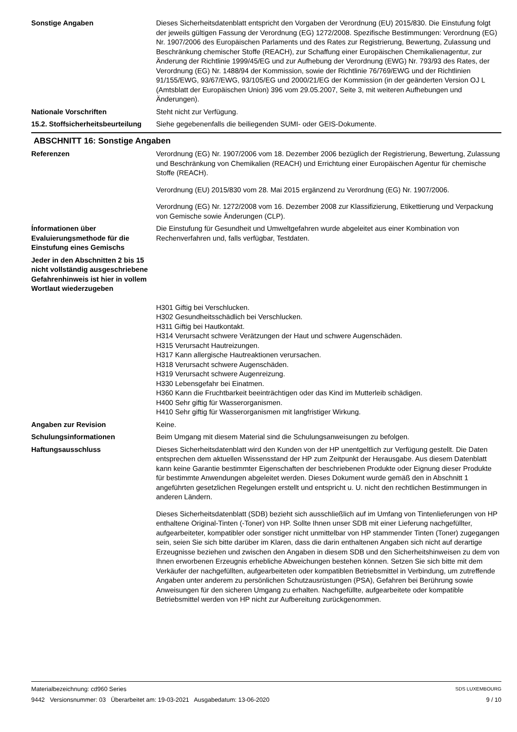Sonstige Angaben Dieses Sicherheitsdatenblatt entspricht den Vorgaben der Verordnung (EU) 2015/830. Die Einstufung folgt der jeweils gültigen Fassung der Verordnung (EG) 1272/2008. Spezifische Bestimmungen: Verordnung (EG) Nr. 1907/2006 des Europäischen Parlaments und des Rates zur Registrierung, Bewertung, Zulassung und Beschränkung chemischer Stoffe (REACH), zur Schaffung einer Europäischen Chemikalienagentur, zur Änderung der Richtlinie 1999/45/EG und zur Aufhebung der Verordnung (EWG) Nr. 793/93 des Rates, der Verordnung (EG) Nr. 1488/94 der Kommission, sowie der Richtlinie 76/769/EWG und der Richtlinien 91/155/EWG, 93/67/EWG, 93/105/EG und 2000/21/EG der Kommission (in der geänderten Version OJ L (Amtsblatt der Europäischen Union) 396 vom 29.05.2007, Seite 3, mit weiteren Aufhebungen und Änderungen).
Nationale Vorschriften Steht nicht zur Verfügung.
15.2. Stoffsicherheitsbeurteilung
Siehe gegebenenfalls die beiliegenden SUMI- oder GEIS-Dokumente.
ABSCHNITT 16: Sonstige Angaben
Referenzen Verordnung (EG) Nr. 1907/2006 vom 18. Dezember 2006 bezüglich der Registrierung, Bewertung, Zulassung und Beschränkung von Chemikalien (REACH) und Errichtung einer Europäischen Agentur für chemische Stoffe (REACH).
Verordnung (EU) 2015/830 vom 28. Mai 2015 ergänzend zu Verordnung (EG) Nr. 1907/2006.
Verordnung (EG) Nr. 1272/2008 vom 16. Dezember 2008 zur Klassifizierung, Etikettierung und Verpackung von Gemische sowie Änderungen (CLP).
Ínformationen über Evaluierungsmethode für die Einstufung eines Gemischs
Die Einstufung für Gesundheit und Umweltgefahren wurde abgeleitet aus einer Kombination von Rechenverfahren und, falls verfügbar, Testdaten.
Jeder in den Abschnitten 2 bis 15 nicht vollständig ausgeschriebene Gefahrenhinweis ist hier in vollem Wortlaut wiederzugeben
H301 Giftig bei Verschlucken.
H302 Gesundheitsschädlich bei Verschlucken.
H311 Giftig bei Hautkontakt.
H314 Verursacht schwere Verätzungen der Haut und schwere Augenschäden.
H315 Verursacht Hautreizungen.
H317 Kann allergische Hautreaktionen verursachen.
H318 Verursacht schwere Augenschäden.
H319 Verursacht schwere Augenreizung.
H330 Lebensgefahr bei Einatmen.
H360 Kann die Fruchtbarkeit beeinträchtigen oder das Kind im Mutterleib schädigen.
H400 Sehr giftig für Wasserorganismen.
H410 Sehr giftig für Wasserorganismen mit langfristiger Wirkung.
Angaben zur Revision Keine.
Schulungsinformationen Beim Umgang mit diesem Material sind die Schulungsanweisungen zu befolgen.
Haftungsausschluss Dieses Sicherheitsdatenblatt wird den Kunden von der HP unentgeltlich zur Verfügung gestellt. Die Daten entsprechen dem aktuellen Wissensstand der HP zum Zeitpunkt der Herausgabe. Aus diesem Datenblatt kann keine Garantie bestimmter Eigenschaften der beschriebenen Produkte oder Eignung dieser Produkte für bestimmte Anwendungen abgeleitet werden. Dieses Dokument wurde gemäß den in Abschnitt 1 angeführten gesetzlichen Regelungen erstellt und entspricht u. U. nicht den rechtlichen Bestimmungen in anderen Ländern.
Dieses Sicherheitsdatenblatt (SDB) bezieht sich ausschließlich auf im Umfang von Tintenlieferungen von HP enthaltene Original-Tinten (-Toner) von HP. Sollte Ihnen unser SDB mit einer Lieferung nachgefüllter, aufgearbeiteter, kompatibler oder sonstiger nicht unmittelbar von HP stammender Tinten (Toner) zugegangen sein, seien Sie sich bitte darüber im Klaren, dass die darin enthaltenen Angaben sich nicht auf derartige Erzeugnisse beziehen und zwischen den Angaben in diesem SDB und den Sicherheitshinweisen zu dem von Ihnen erworbenen Erzeugnis erhebliche Abweichungen bestehen können. Setzen Sie sich bitte mit dem Verkäufer der nachgefüllten, aufgearbeiteten oder kompatiblen Betriebsmittel in Verbindung, um zutreffende Angaben unter anderem zu persönlichen Schutzausrüstungen (PSA), Gefahren bei Berührung sowie Anweisungen für den sicheren Umgang zu erhalten. Nachgefüllte, aufgearbeitete oder kompatible Betriebsmittel werden von HP nicht zur Aufbereitung zurückgenommen.
Materialbezeichnung: cd960 Series
9442 Versionsnummer: 03 Überarbeitet am: 19-03-2021 Ausgabedatum: 13-06-2020
SDS LUXEMBOURG
9 / 10